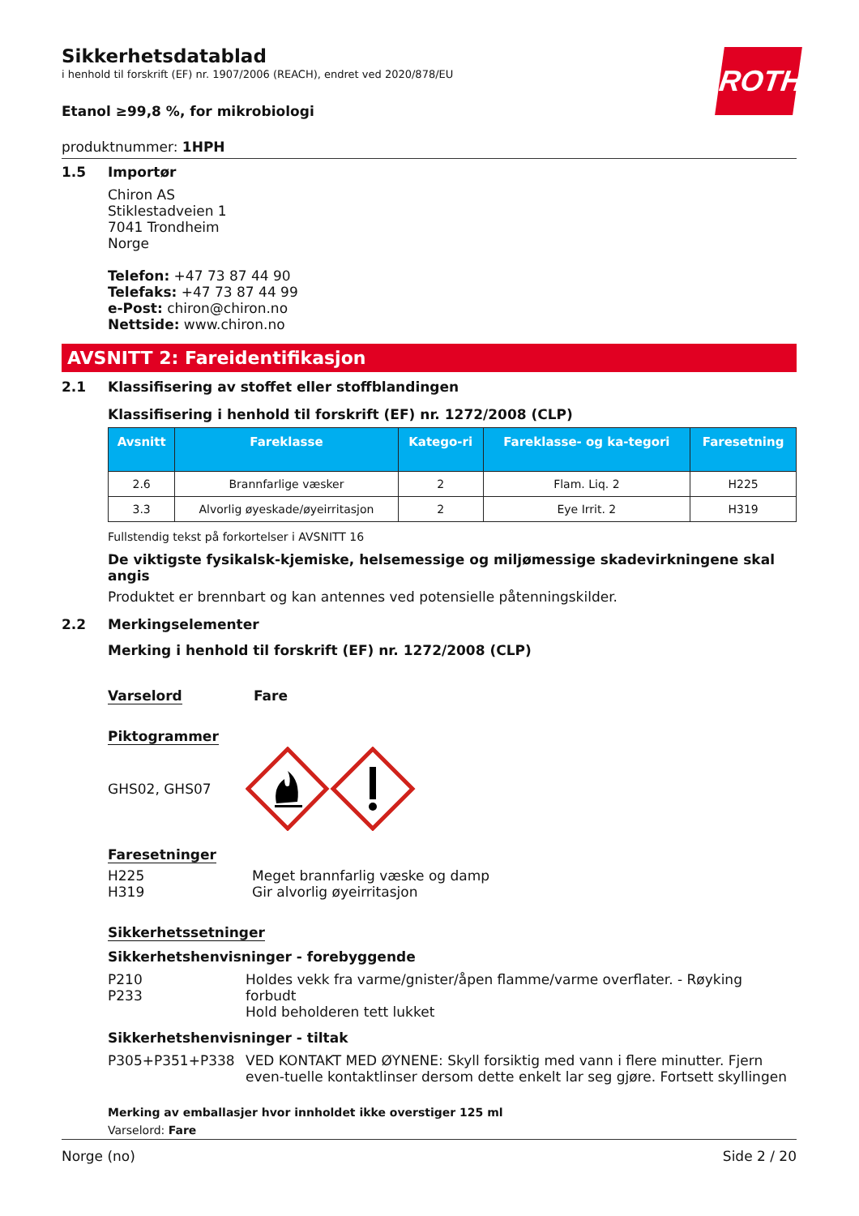ROTH
Sikkerhetsdatablad
i henhold til forskrift (EF) nr. 1907/2006 (REACH), endret ved 2020/878/EU
Etanol ≥99,8 %, for mikrobiologi
produktnummer: 1HPH
1.5 Importør
Chiron AS
Stiklestadveien 1
7041 Trondheim
Norge
Telefon: +47 73 87 44 90
Telefaks: +47 73 87 44 99
e-Post: chiron@chiron.no
Nettside: www.chiron.no
AVSNITT 2: Fareidentifikasjon
2.1 Klassifisering av stoffet eller stoffblandingen
Klassifisering i henhold til forskrift (EF) nr. 1272/2008 (CLP)
| Avsnitt | Fareklasse | Katego-ri | Fareklasse- og ka-tegori | Faresetning |
| --- | --- | --- | --- | --- |
| 2.6 | Brannfarlige væsker | 2 | Flam. Liq. 2 | H225 |
| 3.3 | Alvorlig øyeskade/øyeirritasjon | 2 | Eye Irrit. 2 | H319 |
Fullstendig tekst på forkortelser i AVSNITT 16
De viktigste fysikalsk-kjemiske, helsemessige og miljømessige skadevirkningene skal angis
Produktet er brennbart og kan antennes ved potensielle påtenningskilder.
2.2 Merkingselementer
Merking i henhold til forskrift (EF) nr. 1272/2008 (CLP)
Varselord Fare
Piktogrammer
GHS02, GHS07
Faresetninger
H225
H319 Meget brannfarlig væske og damp
Gir alvorlig øyeirritasjon
Sikkerhetssetninger
Sikkerhetshenvisninger - forebyggende
P210
P233 Holdes vekk fra varme/gnister/åpen flamme/varme overflater. - Røyking forbudt
Hold beholderen tett lukket
Sikkerhetshenvisninger - tiltak
P305+P351+P338 VED KONTAKT MED ØYNENE: Skyll forsiktig med vann i flere minutter. Fjern even-tuelle kontaktlinser dersom dette enkelt lar seg gjøre. Fortsett skyllingen
Merking av emballasjer hvor innholdet ikke overstiger 125 ml
Varselord: Fare
Norge (no) Side 2 / 20